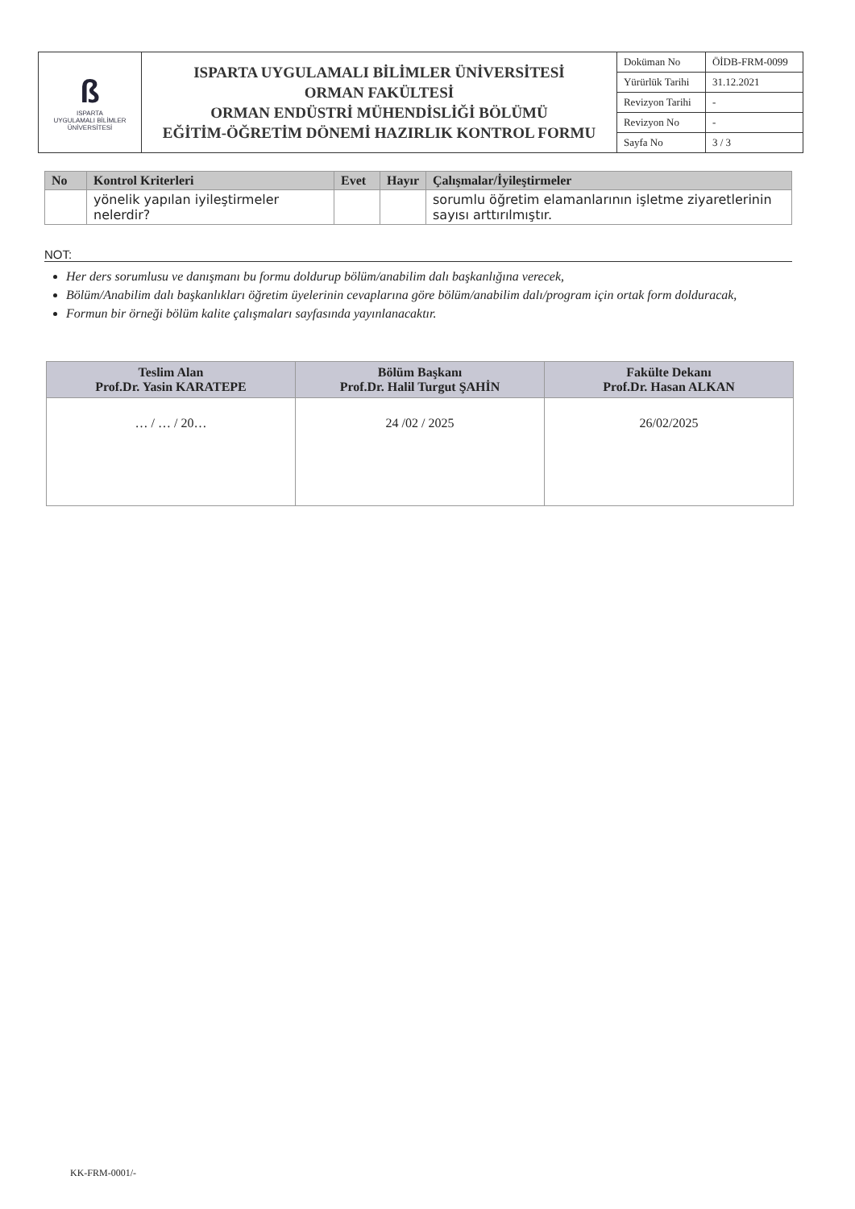| ß ISPARTA UYGULAMALI BİLİMLER ÜNİVERSİTESİ | ISPARTA UYGULAMALI BİLİMLER ÜNİVERSİTESİ ORMAN FAKÜLTESİ ORMAN ENDÜSTRİ MÜHENDİSLİĞİ BÖLÜMÜ EĞİTİM-ÖĞRETİM DÖNEMİ HAZIRLIK KONTROL FORMU | Doküman No | ÖİDB-FRM-0099 |
| | | Yürürlük Tarihi | 31.12.2021 |
| | | Revizyon Tarihi | - |
| | | Revizyon No | - |
| | | Sayfa No | 3 / 3 |
| No | Kontrol Kriterleri | Evet | Hayır | Çalışmalar/İyileştirmeler |
| --- | --- | --- | --- | --- |
| | yönelik yapılan iyileştirmeler nelerdir? | | | sorumlu öğretim elamanlarının işletme ziyaretlerinin sayısı arttırılmıştır. |
NOT:
Her ders sorumlusu ve danışmanı bu formu doldurup bölüm/anabilim dalı başkanlığına verecek,
Bölüm/Anabilim dalı başkanlıkları öğretim üyelerinin cevaplarına göre bölüm/anabilim dalı/program için ortak form dolduracak,
Formun bir örneği bölüm kalite çalışmaları sayfasında yayınlanacaktır.
| Teslim Alan Prof.Dr. Yasin KARATEPE | Bölüm Başkanı Prof.Dr. Halil Turgut ŞAHİN | Fakülte Dekanı Prof.Dr. Hasan ALKAN |
| --- | --- | --- |
| … / … / 20… | 24 /02 / 2025 | 26/02/2025 |
KK-FRM-0001/-